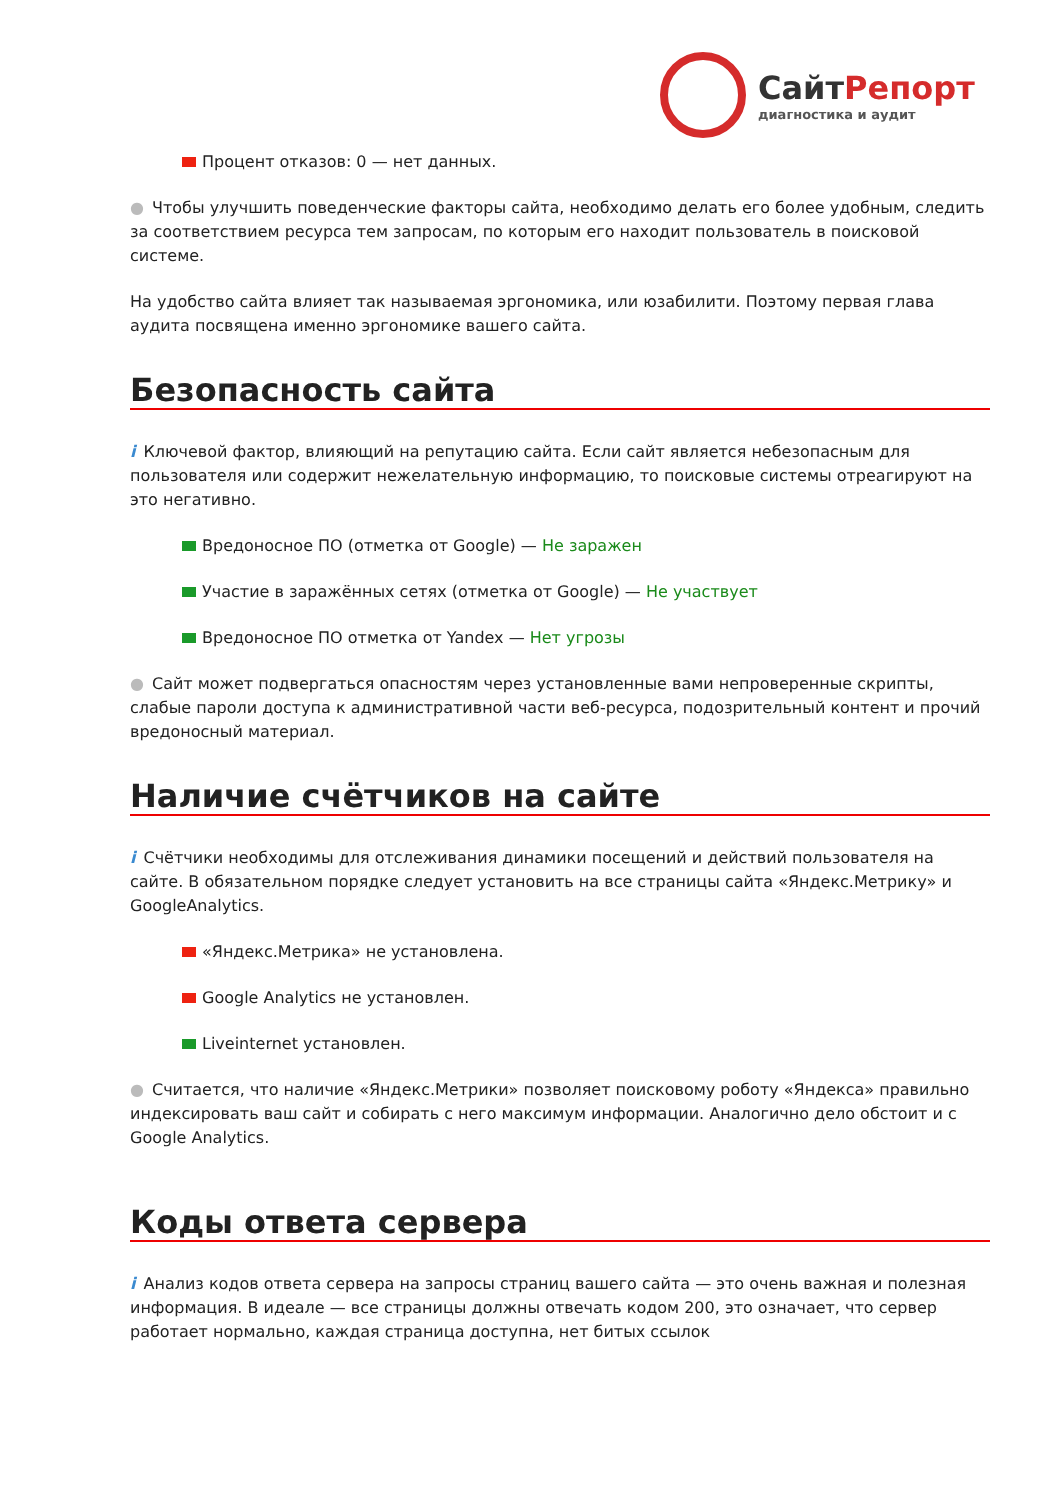СайтРепорт
диагностика и аудит
Процент отказов: 0 — нет данных.
● Чтобы улучшить поведенческие факторы сайта, необходимо делать его более удобным, следить за соответствием ресурса тем запросам, по которым его находит пользователь в поисковой системе.
На удобство сайта влияет так называемая эргономика, или юзабилити. Поэтому первая глава аудита посвящена именно эргономике вашего сайта.
Безопасность сайта
i Ключевой фактор, влияющий на репутацию сайта. Если сайт является небезопасным для пользователя или содержит нежелательную информацию, то поисковые системы отреагируют на это негативно.
Вредоносное ПО (отметка от Google) — Не заражен
Участие в заражённых сетях (отметка от Google) — Не участвует
Вредоносное ПО отметка от Yandex — Нет угрозы
● Сайт может подвергаться опасностям через установленные вами непроверенные скрипты, слабые пароли доступа к административной части веб-ресурса, подозрительный контент и прочий вредоносный материал.
Наличие счётчиков на сайте
i Счётчики необходимы для отслеживания динамики посещений и действий пользователя на сайте. В обязательном порядке следует установить на все страницы сайта «Яндекс.Метрику» и GoogleAnalytics.
«Яндекс.Метрика» не установлена.
Google Analytics не установлен.
Liveinternet установлен.
● Считается, что наличие «Яндекс.Метрики» позволяет поисковому роботу «Яндекса» правильно индексировать ваш сайт и собирать с него максимум информации. Аналогично дело обстоит и с Google Analytics.
Коды ответа сервера
i Анализ кодов ответа сервера на запросы страниц вашего сайта — это очень важная и полезная информация. В идеале — все страницы должны отвечать кодом 200, это означает, что сервер работает нормально, каждая страница доступна, нет битых ссылок